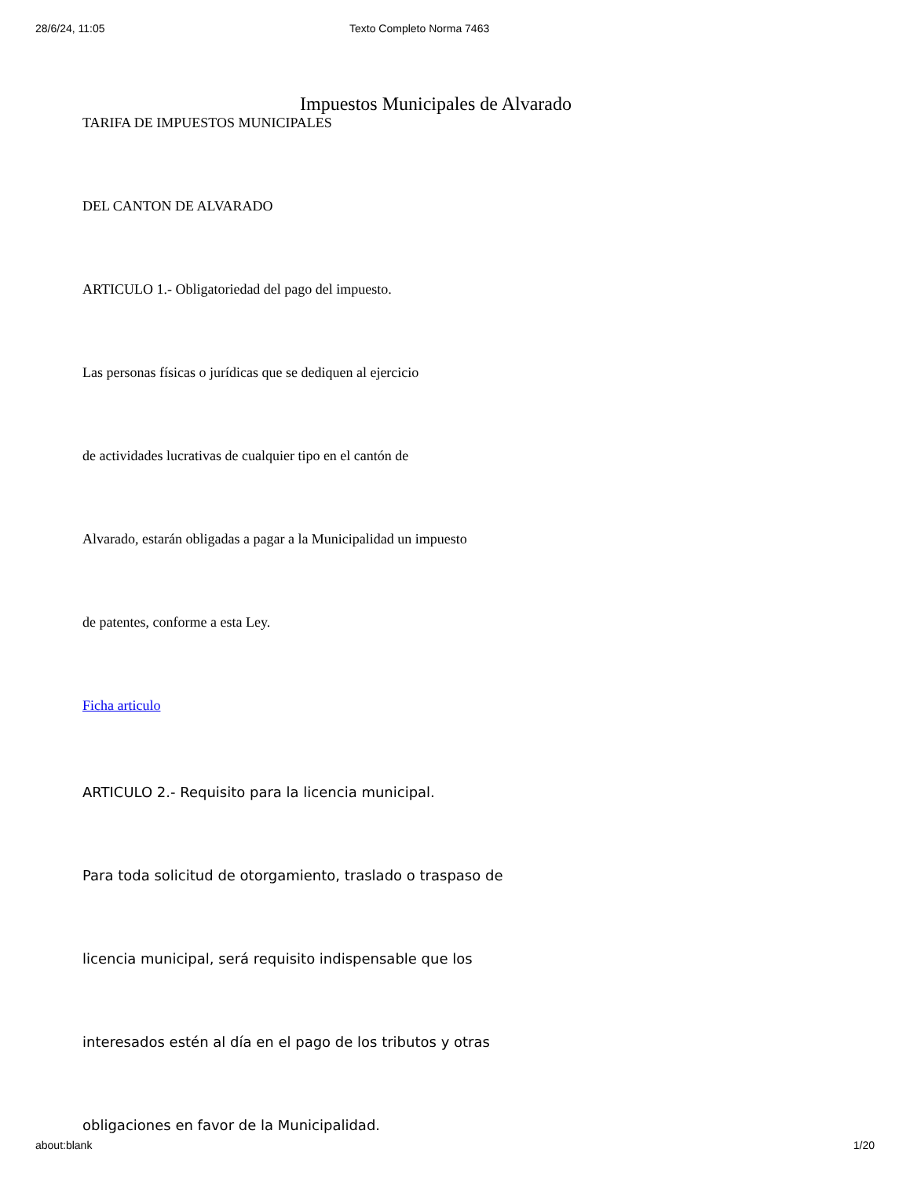28/6/24, 11:05 Texto Completo Norma 7463
Impuestos Municipales de Alvarado
TARIFA DE IMPUESTOS MUNICIPALES
DEL CANTON DE ALVARADO
ARTICULO 1.- Obligatoriedad del pago del impuesto.
Las personas físicas o jurídicas que se dediquen al ejercicio
de actividades lucrativas de cualquier tipo en el cantón de
Alvarado, estarán obligadas a pagar a la Municipalidad un impuesto
de patentes, conforme a esta Ley.
Ficha articulo
ARTICULO 2.- Requisito para la licencia municipal.
Para toda solicitud de otorgamiento, traslado o traspaso de
licencia municipal, será requisito indispensable que los
interesados estén al día en el pago de los tributos y otras
obligaciones en favor de la Municipalidad.
about:blank 1/20